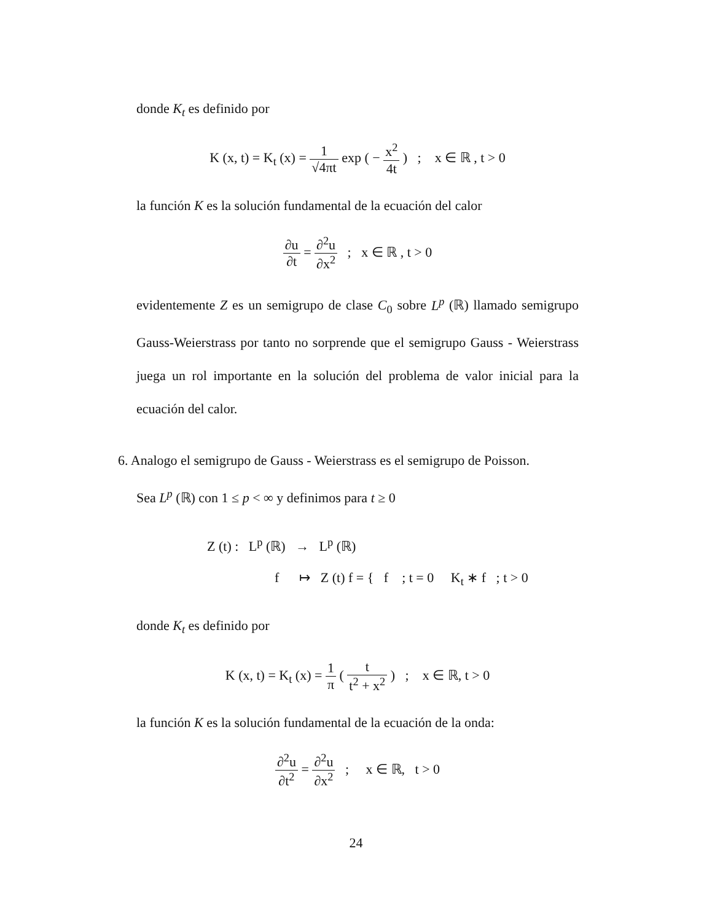donde K<sub>t</sub> es definido por
K (x, t) = K<sub>t</sub> (x) = 1 √4πt exp ( − x<sup>2</sup> 4t ) ; x ∈ ℝ , t > 0
la función K es la solución fundamental de la ecuación del calor
∂u ∂t = ∂<sup>2</sup>u ∂x<sup>2</sup> ; x ∈ ℝ , t > 0
evidentemente Z es un semigrupo de clase C<sub>0</sub> sobre L<sup>p</sup> (ℝ) llamado semigrupo Gauss-Weierstrass por tanto no sorprende que el semigrupo Gauss - Weierstrass juega un rol importante en la solución del problema de valor inicial para la ecuación del calor.
6. Analogo el semigrupo de Gauss - Weierstrass es el semigrupo de Poisson.
Sea L<sup>p</sup> (ℝ) con 1 ≤ p < ∞ y definimos para t ≥ 0
Z (t) : L<sup>p</sup> (ℝ) → L<sup>p</sup> (ℝ)
f ↦ Z (t) f = { f ; t = 0 K<sub>t</sub> ∗ f ; t > 0
donde K<sub>t</sub> es definido por
K (x, t) = K<sub>t</sub> (x) = 1 π ( t t<sup>2</sup> + x<sup>2</sup> ) ; x ∈ ℝ, t > 0
la función K es la solución fundamental de la ecuación de la onda:
∂<sup>2</sup>u ∂t<sup>2</sup> = ∂<sup>2</sup>u ∂x<sup>2</sup> ; x ∈ ℝ, t > 0
24